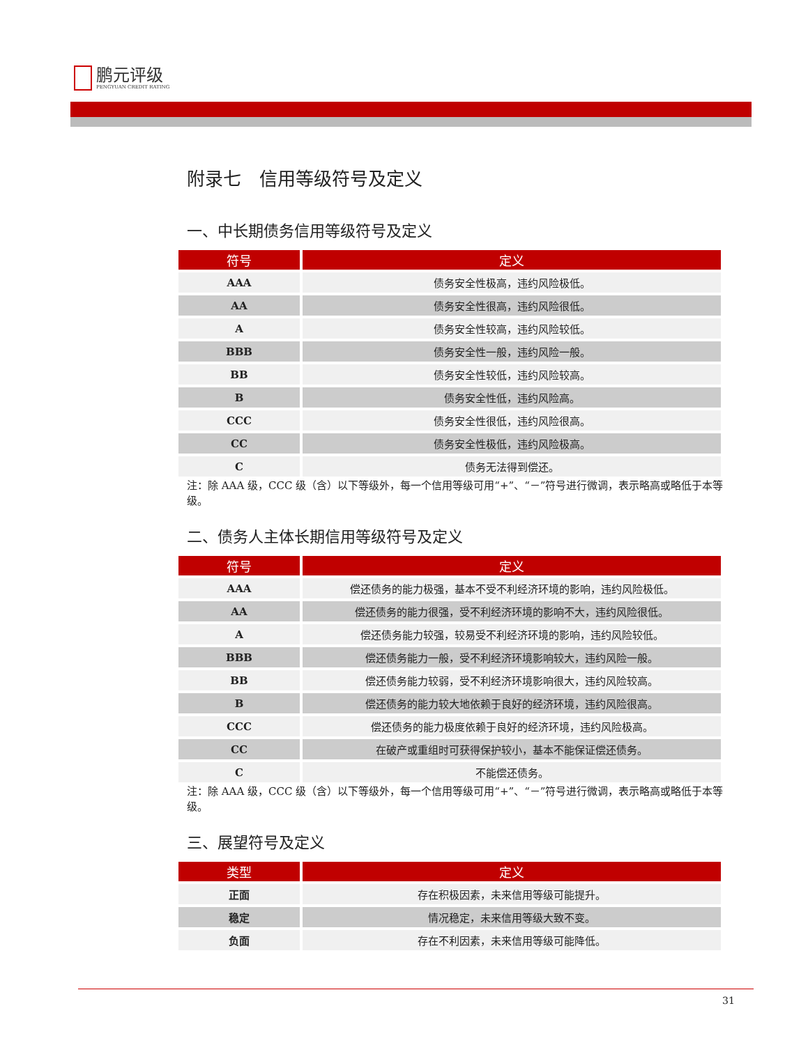鹏元评级
PENGYUAN CREDIT RATING
附录七　信用等级符号及定义
一、中长期债务信用等级符号及定义
| 符号 | 定义 |
| --- | --- |
| AAA | 债务安全性极高，违约风险极低。 |
| AA | 债务安全性很高，违约风险很低。 |
| A | 债务安全性较高，违约风险较低。 |
| BBB | 债务安全性一般，违约风险一般。 |
| BB | 债务安全性较低，违约风险较高。 |
| B | 债务安全性低，违约风险高。 |
| CCC | 债务安全性很低，违约风险很高。 |
| CC | 债务安全性极低，违约风险极高。 |
| C | 债务无法得到偿还。 |
注：除 AAA 级，CCC 级（含）以下等级外，每一个信用等级可用“+”、“－”符号进行微调，表示略高或略低于本等级。
二、债务人主体长期信用等级符号及定义
| 符号 | 定义 |
| --- | --- |
| AAA | 偿还债务的能力极强，基本不受不利经济环境的影响，违约风险极低。 |
| AA | 偿还债务的能力很强，受不利经济环境的影响不大，违约风险很低。 |
| A | 偿还债务能力较强，较易受不利经济环境的影响，违约风险较低。 |
| BBB | 偿还债务能力一般，受不利经济环境影响较大，违约风险一般。 |
| BB | 偿还债务能力较弱，受不利经济环境影响很大，违约风险较高。 |
| B | 偿还债务的能力较大地依赖于良好的经济环境，违约风险很高。 |
| CCC | 偿还债务的能力极度依赖于良好的经济环境，违约风险极高。 |
| CC | 在破产或重组时可获得保护较小，基本不能保证偿还债务。 |
| C | 不能偿还债务。 |
注：除 AAA 级，CCC 级（含）以下等级外，每一个信用等级可用“+”、“－”符号进行微调，表示略高或略低于本等级。
三、展望符号及定义
| 类型 | 定义 |
| --- | --- |
| 正面 | 存在积极因素，未来信用等级可能提升。 |
| 稳定 | 情况稳定，未来信用等级大致不变。 |
| 负面 | 存在不利因素，未来信用等级可能降低。 |
31